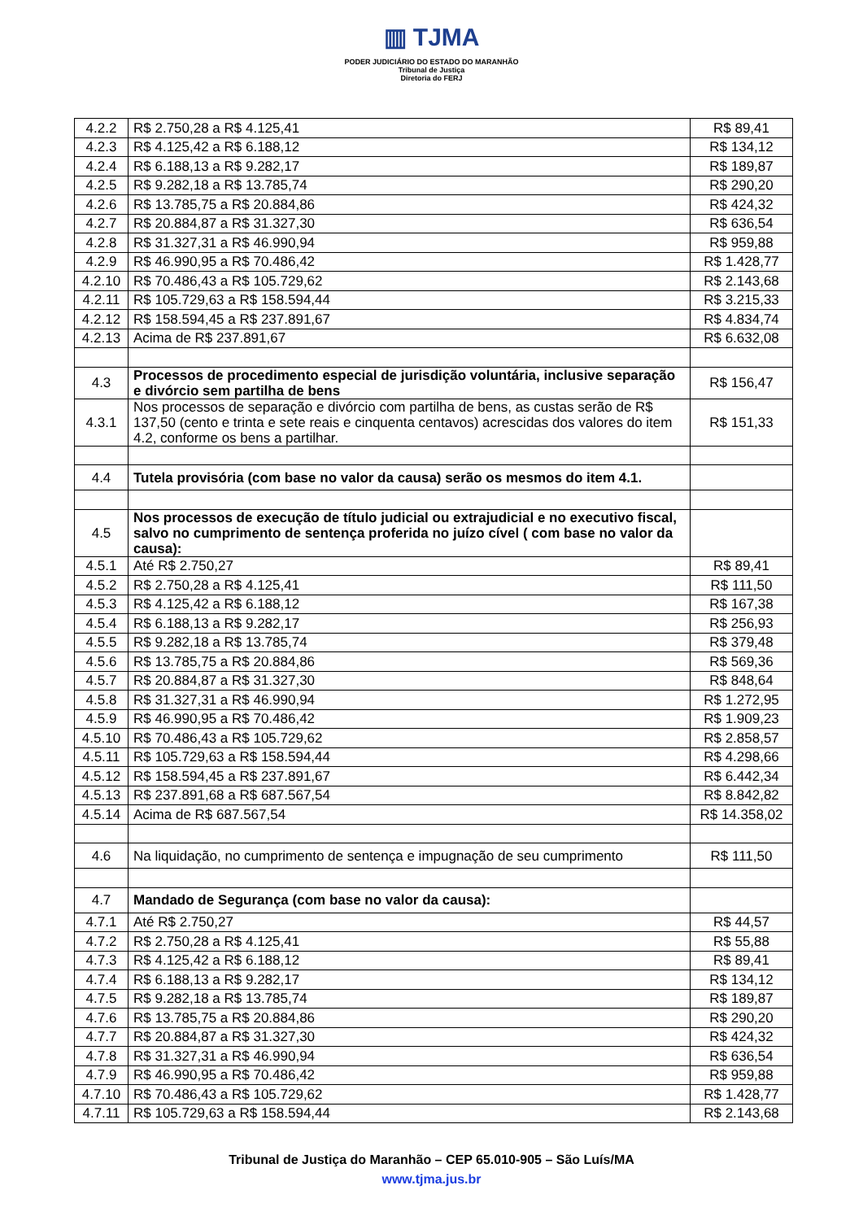▥ TJMA
PODER JUDICIÁRIO DO ESTADO DO MARANHÃO
Tribunal de Justiça
Diretoria do FERJ
| 4.2.2 | R$ 2.750,28 a R$ 4.125,41 | R$ 89,41 |
| 4.2.3 | R$ 4.125,42 a R$ 6.188,12 | R$ 134,12 |
| 4.2.4 | R$ 6.188,13 a R$ 9.282,17 | R$ 189,87 |
| 4.2.5 | R$ 9.282,18 a R$ 13.785,74 | R$ 290,20 |
| 4.2.6 | R$ 13.785,75 a R$ 20.884,86 | R$ 424,32 |
| 4.2.7 | R$ 20.884,87 a R$ 31.327,30 | R$ 636,54 |
| 4.2.8 | R$ 31.327,31 a R$ 46.990,94 | R$ 959,88 |
| 4.2.9 | R$ 46.990,95 a R$ 70.486,42 | R$ 1.428,77 |
| 4.2.10 | R$ 70.486,43 a R$ 105.729,62 | R$ 2.143,68 |
| 4.2.11 | R$ 105.729,63 a R$ 158.594,44 | R$ 3.215,33 |
| 4.2.12 | R$ 158.594,45 a R$ 237.891,67 | R$ 4.834,74 |
| 4.2.13 | Acima de R$ 237.891,67 | R$ 6.632,08 |
| 4.3 | Processos de procedimento especial de jurisdição voluntária, inclusive separação e divórcio sem partilha de bens | R$ 156,47 |
| 4.3.1 | Nos processos de separação e divórcio com partilha de bens, as custas serão de R$ 137,50 (cento e trinta e sete reais e cinquenta centavos) acrescidas dos valores do item 4.2, conforme os bens a partilhar. | R$ 151,33 |
| 4.4 | Tutela provisória (com base no valor da causa) serão os mesmos do item 4.1. | |
| 4.5 | Nos processos de execução de título judicial ou extrajudicial e no executivo fiscal, salvo no cumprimento de sentença proferida no juízo cível ( com base no valor da causa): | |
| 4.5.1 | Até R$ 2.750,27 | R$ 89,41 |
| 4.5.2 | R$ 2.750,28 a R$ 4.125,41 | R$ 111,50 |
| 4.5.3 | R$ 4.125,42 a R$ 6.188,12 | R$ 167,38 |
| 4.5.4 | R$ 6.188,13 a R$ 9.282,17 | R$ 256,93 |
| 4.5.5 | R$ 9.282,18 a R$ 13.785,74 | R$ 379,48 |
| 4.5.6 | R$ 13.785,75 a R$ 20.884,86 | R$ 569,36 |
| 4.5.7 | R$ 20.884,87 a R$ 31.327,30 | R$ 848,64 |
| 4.5.8 | R$ 31.327,31 a R$ 46.990,94 | R$ 1.272,95 |
| 4.5.9 | R$ 46.990,95 a R$ 70.486,42 | R$ 1.909,23 |
| 4.5.10 | R$ 70.486,43 a R$ 105.729,62 | R$ 2.858,57 |
| 4.5.11 | R$ 105.729,63 a R$ 158.594,44 | R$ 4.298,66 |
| 4.5.12 | R$ 158.594,45 a R$ 237.891,67 | R$ 6.442,34 |
| 4.5.13 | R$ 237.891,68 a R$ 687.567,54 | R$ 8.842,82 |
| 4.5.14 | Acima de R$ 687.567,54 | R$ 14.358,02 |
| 4.6 | Na liquidação, no cumprimento de sentença e impugnação de seu cumprimento | R$ 111,50 |
| 4.7 | Mandado de Segurança (com base no valor da causa): | |
| 4.7.1 | Até R$ 2.750,27 | R$ 44,57 |
| 4.7.2 | R$ 2.750,28 a R$ 4.125,41 | R$ 55,88 |
| 4.7.3 | R$ 4.125,42 a R$ 6.188,12 | R$ 89,41 |
| 4.7.4 | R$ 6.188,13 a R$ 9.282,17 | R$ 134,12 |
| 4.7.5 | R$ 9.282,18 a R$ 13.785,74 | R$ 189,87 |
| 4.7.6 | R$ 13.785,75 a R$ 20.884,86 | R$ 290,20 |
| 4.7.7 | R$ 20.884,87 a R$ 31.327,30 | R$ 424,32 |
| 4.7.8 | R$ 31.327,31 a R$ 46.990,94 | R$ 636,54 |
| 4.7.9 | R$ 46.990,95 a R$ 70.486,42 | R$ 959,88 |
| 4.7.10 | R$ 70.486,43 a R$ 105.729,62 | R$ 1.428,77 |
| 4.7.11 | R$ 105.729,63 a R$ 158.594,44 | R$ 2.143,68 |
Tribunal de Justiça do Maranhão – CEP 65.010-905 – São Luís/MA
www.tjma.jus.br